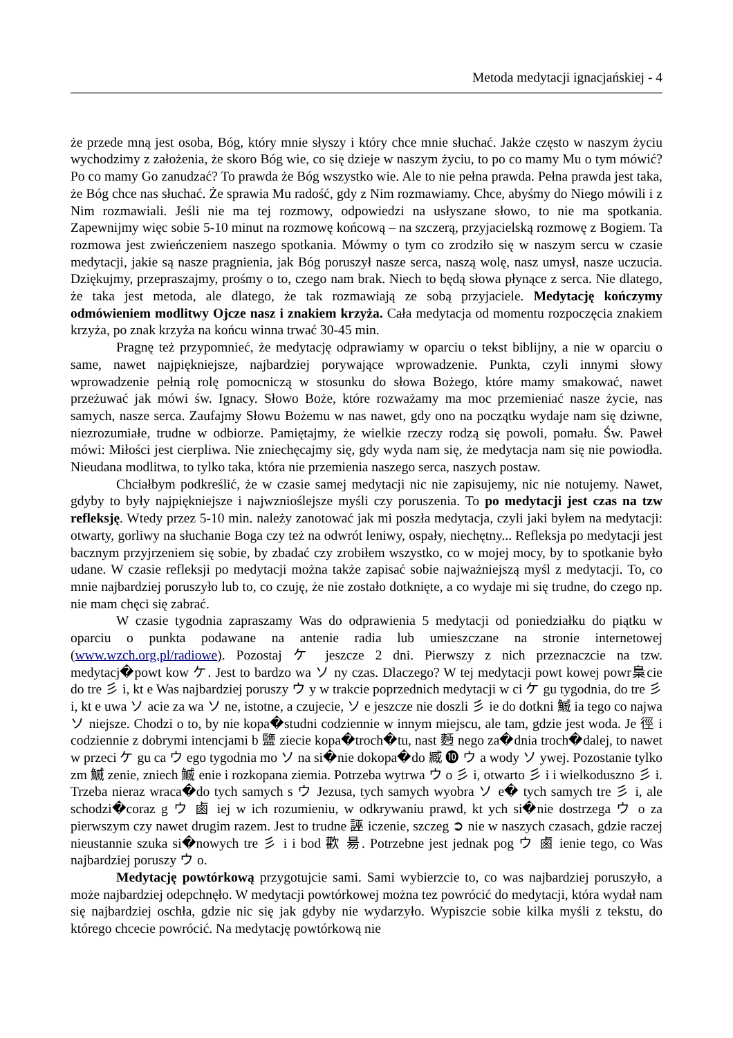Metoda medytacji ignacjańskiej - 4
że przede mną jest osoba, Bóg, który mnie słyszy i który chce mnie słuchać. Jakże często w naszym życiu wychodzimy z założenia, że skoro Bóg wie, co się dzieje w naszym życiu, to po co mamy Mu o tym mówić? Po co mamy Go zanudzać? To prawda że Bóg wszystko wie. Ale to nie pełna prawda. Pełna prawda jest taka, że Bóg chce nas słuchać. Że sprawia Mu radość, gdy z Nim rozmawiamy. Chce, abyśmy do Niego mówili i z Nim rozmawiali. Jeśli nie ma tej rozmowy, odpowiedzi na usłyszane słowo, to nie ma spotkania. Zapewnijmy więc sobie 5-10 minut na rozmowę końcową – na szczerą, przyjacielską rozmowę z Bogiem. Ta rozmowa jest zwieńczeniem naszego spotkania. Mówmy o tym co zrodziło się w naszym sercu w czasie medytacji, jakie są nasze pragnienia, jak Bóg poruszył nasze serca, naszą wolę, nasz umysł, nasze uczucia. Dziękujmy, przepraszajmy, prośmy o to, czego nam brak. Niech to będą słowa płynące z serca. Nie dlatego, że taka jest metoda, ale dlatego, że tak rozmawiają ze sobą przyjaciele. Medytację kończymy odmówieniem modlitwy Ojcze nasz i znakiem krzyża. Cała medytacja od momentu rozpoczęcia znakiem krzyża, po znak krzyża na końcu winna trwać 30-45 min.
Pragnę też przypomnieć, że medytację odprawiamy w oparciu o tekst biblijny, a nie w oparciu o same, nawet najpiękniejsze, najbardziej porywające wprowadzenie. Punkta, czyli innymi słowy wprowadzenie pełnią rolę pomocniczą w stosunku do słowa Bożego, które mamy smakować, nawet przeżuwać jak mówi św. Ignacy. Słowo Boże, które rozważamy ma moc przemieniać nasze życie, nas samych, nasze serca. Zaufajmy Słowu Bożemu w nas nawet, gdy ono na początku wydaje nam się dziwne, niezrozumiałe, trudne w odbiorze. Pamiętajmy, że wielkie rzeczy rodzą się powoli, pomału. Św. Paweł mówi: Miłości jest cierpliwa. Nie zniechęcajmy się, gdy wyda nam się, że medytacja nam się nie powiodła. Nieudana modlitwa, to tylko taka, która nie przemienia naszego serca, naszych postaw.
Chciałbym podkreślić, że w czasie samej medytacji nic nie zapisujemy, nic nie notujemy. Nawet, gdyby to były najpiękniejsze i najwznioślejsze myśli czy poruszenia. To po medytacji jest czas na tzw refleksję. Wtedy przez 5-10 min. należy zanotować jak mi poszła medytacja, czyli jaki byłem na medytacji: otwarty, gorliwy na słuchanie Boga czy też na odwrót leniwy, ospały, niechętny... Refleksja po medytacji jest bacznym przyjrzeniem się sobie, by zbadać czy zrobiłem wszystko, co w mojej mocy, by to spotkanie było udane. W czasie refleksji po medytacji można także zapisać sobie najważniejszą myśl z medytacji. To, co mnie najbardziej poruszyło lub to, co czuję, że nie zostało dotknięte, a co wydaje mi się trudne, do czego np. nie mam chęci się zabrać.
W czasie tygodnia zapraszamy Was do odprawienia 5 medytacji od poniedziałku do piątku w oparciu o punkta podawane na antenie radia lub umieszczane na stronie internetowej (www.wzch.org.pl/radiowe). Pozostaj ケ jeszcze 2 dni. Pierwszy z nich przeznaczcie na tzw. medytacj�powt kow ケ. Jest to bardzo wa ソ ny czas. Dlaczego? W tej medytacji powt kowej powr梟cie do tre 彡 i, kt e Was najbardziej poruszy ウ y w trakcie poprzednich medytacji w ci ケ gu tygodnia, do tre 彡 i, kt e uwa ソ acie za wa ソ ne, istotne, a czujecie, ソ e jeszcze nie doszli 彡 ie do dotkni 鰄 ia tego co najwa ソ niejsze. Chodzi o to, by nie kopa�studni codziennie w innym miejscu, ale tam, gdzie jest woda. Je 徑 i codziennie z dobrymi intencjami b 鹽 ziecie kopa�troch�tu, nast 麪 nego za�dnia troch�dalej, to nawet w przeci ケ gu ca ウ ego tygodnia mo ソ na si�nie dokopa�do 臧 ❿ ウ a wody ソ ywej. Pozostanie tylko zm 鰄 zenie, zniech 鰄 enie i rozkopana ziemia. Potrzeba wytrwa ウ o 彡 i, otwarto 彡 i i wielkoduszno 彡 i. Trzeba nieraz wraca�do tych samych s ウ Jezusa, tych samych wyobra ソ e� tych samych tre 彡 i, ale schodzi�coraz g ウ 鹵 iej w ich rozumieniu, w odkrywaniu prawd, kt ych si�nie dostrzega ウ o za pierwszym czy nawet drugim razem. Jest to trudne 誣 iczenie, szczeg ➲ nie w naszych czasach, gdzie raczej nieustannie szuka si�nowych tre 彡 i i bod 歡 昜. Potrzebne jest jednak pog ウ 鹵 ienie tego, co Was najbardziej poruszy ウ o.
Medytację powtórkową przygotujcie sami. Sami wybierzcie to, co was najbardziej poruszyło, a może najbardziej odepchnęło. W medytacji powtórkowej można tez powrócić do medytacji, która wydał nam się najbardziej oschła, gdzie nic się jak gdyby nie wydarzyło. Wypiszcie sobie kilka myśli z tekstu, do którego chcecie powrócić. Na medytację powtórkową nie